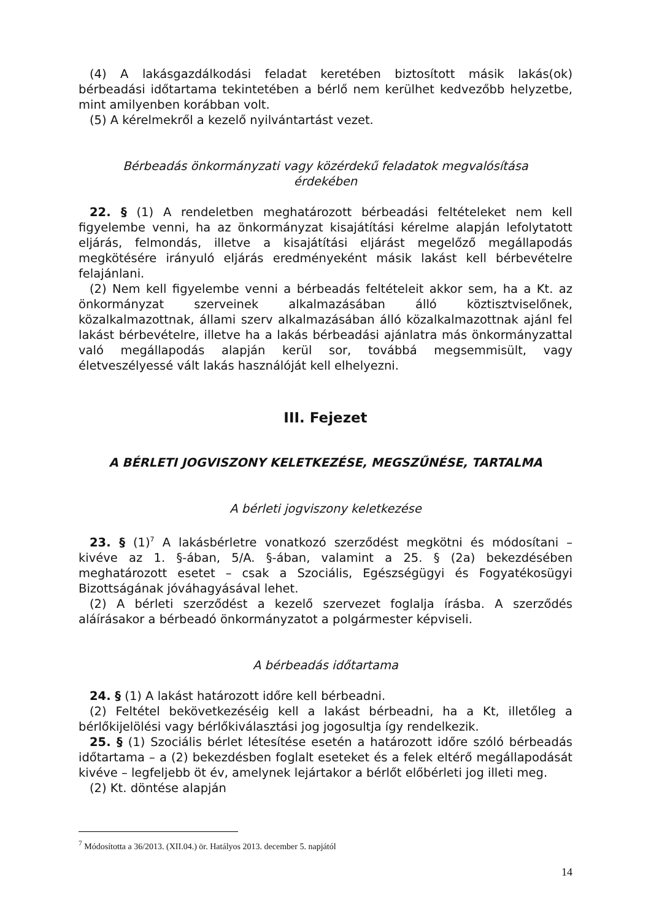(4) A lakásgazdálkodási feladat keretében biztosított másik lakás(ok) bérbeadási időtartama tekintetében a bérlő nem kerülhet kedvezőbb helyzetbe, mint amilyenben korábban volt.
(5) A kérelmekről a kezelő nyilvántartást vezet.
Bérbeadás önkormányzati vagy közérdekű feladatok megvalósítása érdekében
22. § (1) A rendeletben meghatározott bérbeadási feltételeket nem kell figyelembe venni, ha az önkormányzat kisajátítási kérelme alapján lefolytatott eljárás, felmondás, illetve a kisajátítási eljárást megelőző megállapodás megkötésére irányuló eljárás eredményeként másik lakást kell bérbevételre felajánlani.
(2) Nem kell figyelembe venni a bérbeadás feltételeit akkor sem, ha a Kt. az önkormányzat szerveinek alkalmazásában álló köztisztviselőnek, közalkalmazottnak, állami szerv alkalmazásában álló közalkalmazottnak ajánl fel lakást bérbevételre, illetve ha a lakás bérbeadási ajánlatra más önkormányzattal való megállapodás alapján kerül sor, továbbá megsemmisült, vagy életveszélyessé vált lakás használóját kell elhelyezni.
III. Fejezet
A BÉRLETI JOGVISZONY KELETKEZÉSE, MEGSZŰNÉSE, TARTALMA
A bérleti jogviszony keletkezése
23. § (1)<sup>7</sup> A lakásbérletre vonatkozó szerződést megkötni és módosítani – kivéve az 1. §-ában, 5/A. §-ában, valamint a 25. § (2a) bekezdésében meghatározott esetet – csak a Szociális, Egészségügyi és Fogyatékosügyi Bizottságának jóváhagyásával lehet.
(2) A bérleti szerződést a kezelő szervezet foglalja írásba. A szerződés aláírásakor a bérbeadó önkormányzatot a polgármester képviseli.
A bérbeadás időtartama
24. § (1) A lakást határozott időre kell bérbeadni.
(2) Feltétel bekövetkezéséig kell a lakást bérbeadni, ha a Kt, illetőleg a bérlőkijelölési vagy bérlőkiválasztási jog jogosultja így rendelkezik.
25. § (1) Szociális bérlet létesítése esetén a határozott időre szóló bérbeadás időtartama – a (2) bekezdésben foglalt eseteket és a felek eltérő megállapodását kivéve – legfeljebb öt év, amelynek lejártakor a bérlőt előbérleti jog illeti meg.
(2) Kt. döntése alapján
<sup>7</sup> Módosította a 36/2013. (XII.04.) ör. Hatályos 2013. december 5. napjától
14